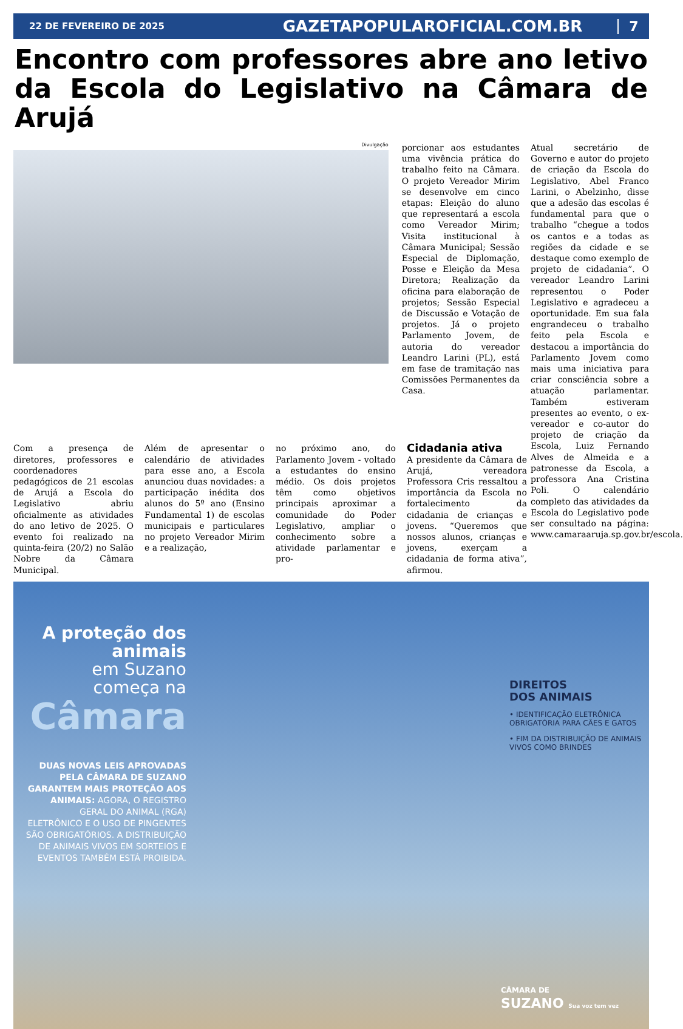22 DE FEVEREIRO DE 2025
GAZETAPOPULAROFICIAL.COM.BR
7
Encontro com professores abre ano letivo da Escola do Legislativo na Câmara de Arujá
Divulgação
porcionar aos estudantes uma vivência prática do trabalho feito na Câmara. O projeto Vereador Mirim se desenvolve em cinco etapas: Eleição do aluno que representará a escola como Vereador Mirim; Visita institucional à Câmara Municipal; Sessão Especial de Diplomação, Posse e Eleição da Mesa Diretora; Realização da oficina para elaboração de projetos; Sessão Especial de Discussão e Votação de projetos. Já o projeto Parlamento Jovem, de autoria do vereador Leandro Larini (PL), está em fase de tramitação nas Comissões Permanentes da Casa.
Atual secretário de Governo e autor do projeto de criação da Escola do Legislativo, Abel Franco Larini, o Abelzinho, disse que a adesão das escolas é fundamental para que o trabalho “chegue a todos os cantos e a todas as regiões da cidade e se destaque como exemplo de projeto de cidadania”. O vereador Leandro Larini representou o Poder Legislativo e agradeceu a oportunidade. Em sua fala engrandeceu o trabalho feito pela Escola e destacou a importância do Parlamento Jovem como mais uma iniciativa para criar consciência sobre a atuação parlamentar. Também estiveram presentes ao evento, o ex-vereador e co-autor do projeto de criação da Escola, Luiz Fernando Alves de Almeida e a patronesse da Escola, a professora Ana Cristina Poli. O calendário completo das atividades da Escola do Legislativo pode ser consultado na página: www.camaraaruja.sp.gov.br/escola.
Com a presença de diretores, professores e coordenadores pedagógicos de 21 escolas de Arujá a Escola do Legislativo abriu oficialmente as atividades do ano letivo de 2025. O evento foi realizado na quinta-feira (20/2) no Salão Nobre da Câmara Municipal.
Além de apresentar o calendário de atividades para esse ano, a Escola anunciou duas novidades: a participação inédita dos alunos do 5º ano (Ensino Fundamental 1) de escolas municipais e particulares no projeto Vereador Mirim e a realização,
no próximo ano, do Parlamento Jovem - voltado a estudantes do ensino médio. Os dois projetos têm como objetivos principais aproximar a comunidade do Poder Legislativo, ampliar o conhecimento sobre a atividade parlamentar e pro-
Cidadania ativa
A presidente da Câmara de Arujá, vereadora Professora Cris ressaltou a importância da Escola no fortalecimento da cidadania de crianças e jovens. “Queremos que nossos alunos, crianças e jovens, exerçam a cidadania de forma ativa”, afirmou.
A proteção dos animais
em Suzano começa na
Câmara
DUAS NOVAS LEIS APROVADAS PELA CÂMARA DE SUZANO GARANTEM MAIS PROTEÇÃO AOS ANIMAIS: AGORA, O REGISTRO GERAL DO ANIMAL (RGA) ELETRÔNICO E O USO DE PINGENTES SÃO OBRIGATÓRIOS. A DISTRIBUIÇÃO DE ANIMAIS VIVOS EM SORTEIOS E EVENTOS TAMBÉM ESTÁ PROIBIDA.
DIREITOS
DOS ANIMAIS
• IDENTIFICAÇÃO ELETRÔNICA OBRIGATÓRIA PARA CÃES E GATOS
• FIM DA DISTRIBUIÇÃO DE ANIMAIS VIVOS COMO BRINDES
CÂMARA DE
SUZANO Sua voz tem vez